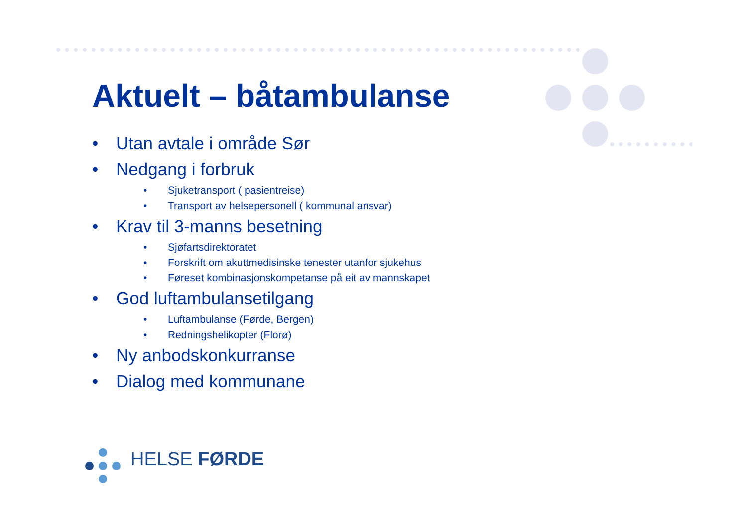Aktuelt – båtambulanse
• Utan avtale i område Sør
• Nedgang i forbruk
• Sjuketransport ( pasientreise)
• Transport av helsepersonell ( kommunal ansvar)
• Krav til 3-manns besetning
• Sjøfartsdirektoratet
• Forskrift om akuttmedisinske tenester utanfor sjukehus
• Føreset kombinasjonskompetanse på eit av mannskapet
• God luftambulansetilgang
• Luftambulanse (Førde, Bergen)
• Redningshelikopter (Florø)
• Ny anbodskonkurranse
• Dialog med kommunane
HELSE FØRDE